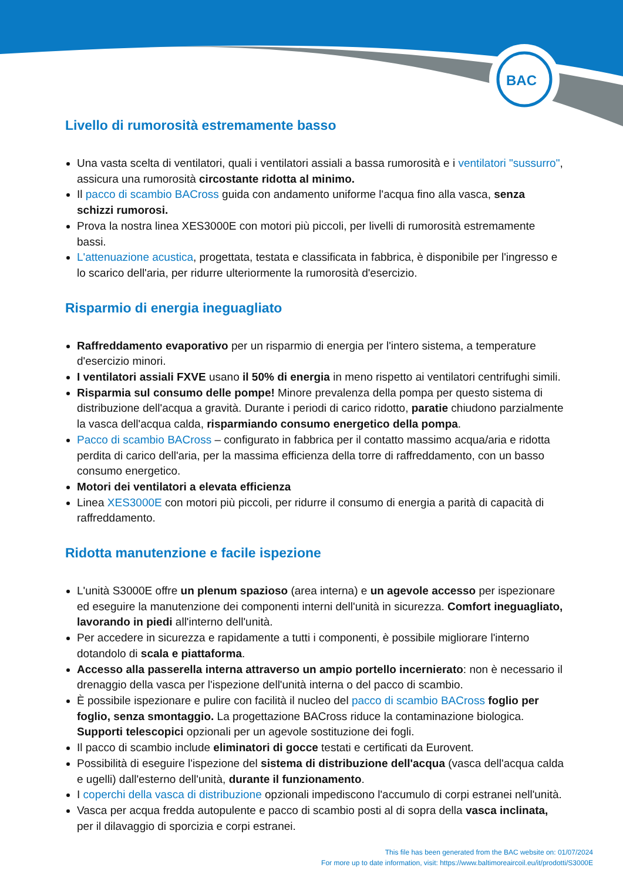BAC
Livello di rumorosità estremamente basso
Una vasta scelta di ventilatori, quali i ventilatori assiali a bassa rumorosità e i ventilatori "sussurro", assicura una rumorosità circostante ridotta al minimo.
Il pacco di scambio BACross guida con andamento uniforme l'acqua fino alla vasca, senza schizzi rumorosi.
Prova la nostra linea XES3000E con motori più piccoli, per livelli di rumorosità estremamente bassi.
L'attenuazione acustica, progettata, testata e classificata in fabbrica, è disponibile per l'ingresso e lo scarico dell'aria, per ridurre ulteriormente la rumorosità d'esercizio.
Risparmio di energia ineguagliato
Raffreddamento evaporativo per un risparmio di energia per l'intero sistema, a temperature d'esercizio minori.
I ventilatori assiali FXVE usano il 50% di energia in meno rispetto ai ventilatori centrifughi simili.
Risparmia sul consumo delle pompe! Minore prevalenza della pompa per questo sistema di distribuzione dell'acqua a gravità. Durante i periodi di carico ridotto, paratie chiudono parzialmente la vasca dell'acqua calda, risparmiando consumo energetico della pompa.
Pacco di scambio BACross – configurato in fabbrica per il contatto massimo acqua/aria e ridotta perdita di carico dell'aria, per la massima efficienza della torre di raffreddamento, con un basso consumo energetico.
Motori dei ventilatori a elevata efficienza
Linea XES3000E con motori più piccoli, per ridurre il consumo di energia a parità di capacità di raffreddamento.
Ridotta manutenzione e facile ispezione
L'unità S3000E offre un plenum spazioso (area interna) e un agevole accesso per ispezionare ed eseguire la manutenzione dei componenti interni dell'unità in sicurezza. Comfort ineguagliato, lavorando in piedi all'interno dell'unità.
Per accedere in sicurezza e rapidamente a tutti i componenti, è possibile migliorare l'interno dotandolo di scala e piattaforma.
Accesso alla passerella interna attraverso un ampio portello incernierato: non è necessario il drenaggio della vasca per l'ispezione dell'unità interna o del pacco di scambio.
È possibile ispezionare e pulire con facilità il nucleo del pacco di scambio BACross foglio per foglio, senza smontaggio. La progettazione BACross riduce la contaminazione biologica. Supporti telescopici opzionali per un agevole sostituzione dei fogli.
Il pacco di scambio include eliminatori di gocce testati e certificati da Eurovent.
Possibilità di eseguire l'ispezione del sistema di distribuzione dell'acqua (vasca dell'acqua calda e ugelli) dall'esterno dell'unità, durante il funzionamento.
I coperchi della vasca di distribuzione opzionali impediscono l'accumulo di corpi estranei nell'unità.
Vasca per acqua fredda autopulente e pacco di scambio posti al di sopra della vasca inclinata, per il dilavaggio di sporcizia e corpi estranei.
This file has been generated from the BAC website on: 01/07/2024
For more up to date information, visit: https://www.baltimoreaircoil.eu/it/prodotti/S3000E